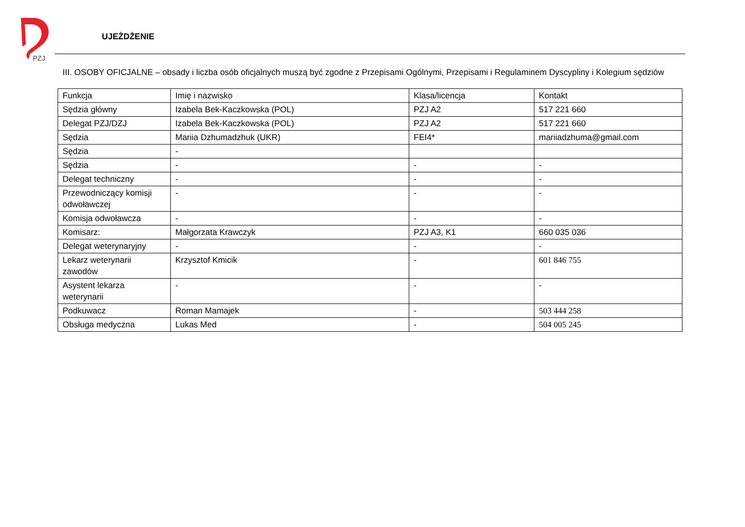PZJ
UJEŻDŻENIE
III. OSOBY OFICJALNE – obsady i liczba osób oficjalnych muszą być zgodne z Przepisami Ogólnymi, Przepisami i Regulaminem Dyscypliny i Kolegium sędziów
| Funkcja | Imię i nazwisko | Klasa/licencja | Kontakt |
| Sędzia główny | Izabela Bek-Kaczkowska (POL) | PZJ A2 | 517 221 660 |
| Delegat PZJ/DZJ | Izabela Bek-Kaczkowska (POL) | PZJ A2 | 517 221 660 |
| Sędzia | Mariia Dzhumadzhuk (UKR) | FEI4* | mariiadzhuma@gmail.com |
| Sędzia | - | | |
| Sędzia | - | - | - |
| Delegat techniczny | - | - | - |
| Przewodniczący komisji odwoławczej | - | - | - |
| Komisja odwoławcza | - | - | - |
| Komisarz: | Małgorzata Krawczyk | PZJ A3, K1 | 660 035 036 |
| Delegat weterynaryjny | - | - | - |
| Lekarz weterynarii zawodów | Krzysztof Kmicik | - | 601 846 755 |
| Asystent lekarza weterynarii | - | - | - |
| Podkuwacz | Roman Mamajek | - | 503 444 258 |
| Obsługa medyczna | Lukas Med | - | 504 005 245 |